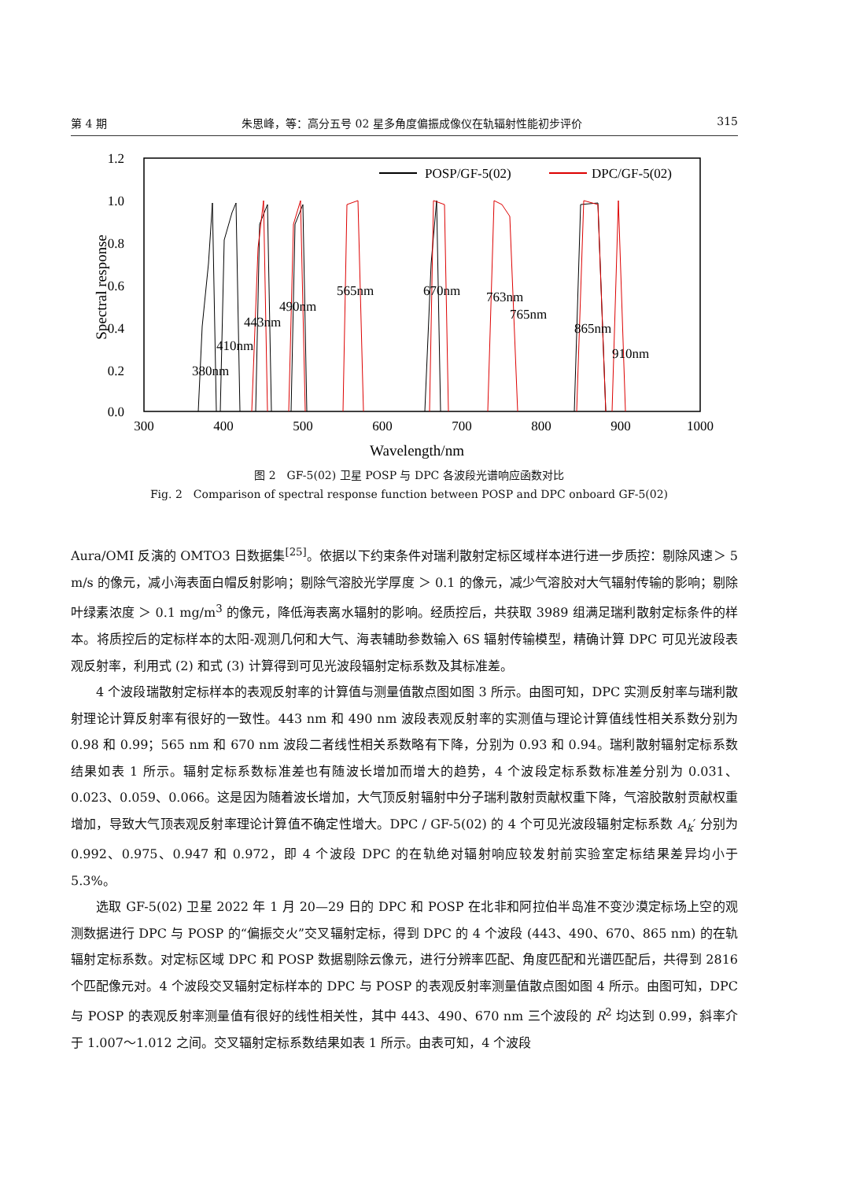第 4 期 朱思峰，等：高分五号 02 星多角度偏振成像仪在轨辐射性能初步评价 315
1.2
1.0
0.8
0.6
0.4
0.2
0.0
300
400
500
600
700
800
900
1000
Wavelength/nm
Spectral response
POSP/GF-5(02)
DPC/GF-5(02)
380nm
410nm
443nm
490nm
565nm
670nm
763nm
765nm
865nm
910nm
图 2　GF-5(02) 卫星 POSP 与 DPC 各波段光谱响应函数对比
Fig. 2　Comparison of spectral response function between POSP and DPC onboard GF-5(02)
Aura/OMI 反演的 OMTO3 日数据集<sup>[25]</sup>。依据以下约束条件对瑞利散射定标区域样本进行进一步质控：剔除风速＞ 5 m/s 的像元，减小海表面白帽反射影响；剔除气溶胶光学厚度 ＞ 0.1 的像元，减少气溶胶对大气辐射传输的影响；剔除叶绿素浓度 ＞ 0.1 mg/m<sup>3</sup> 的像元，降低海表离水辐射的影响。经质控后，共获取 3989 组满足瑞利散射定标条件的样本。将质控后的定标样本的太阳-观测几何和大气、海表辅助参数输入 6S 辐射传输模型，精确计算 DPC 可见光波段表观反射率，利用式 (2) 和式 (3) 计算得到可见光波段辐射定标系数及其标准差。
4 个波段瑞散射定标样本的表观反射率的计算值与测量值散点图如图 3 所示。由图可知，DPC 实测反射率与瑞利散射理论计算反射率有很好的一致性。443 nm 和 490 nm 波段表观反射率的实测值与理论计算值线性相关系数分别为 0.98 和 0.99；565 nm 和 670 nm 波段二者线性相关系数略有下降，分别为 0.93 和 0.94。瑞利散射辐射定标系数结果如表 1 所示。辐射定标系数标准差也有随波长增加而增大的趋势，4 个波段定标系数标准差分别为 0.031、0.023、0.059、0.066。这是因为随着波长增加，大气顶反射辐射中分子瑞利散射贡献权重下降，气溶胶散射贡献权重增加，导致大气顶表观反射率理论计算值不确定性增大。DPC / GF-5(02) 的 4 个可见光波段辐射定标系数 A<sub>k</sub>′ 分别为 0.992、0.975、0.947 和 0.972，即 4 个波段 DPC 的在轨绝对辐射响应较发射前实验室定标结果差异均小于 5.3%。
选取 GF-5(02) 卫星 2022 年 1 月 20—29 日的 DPC 和 POSP 在北非和阿拉伯半岛准不变沙漠定标场上空的观测数据进行 DPC 与 POSP 的“偏振交火”交叉辐射定标，得到 DPC 的 4 个波段 (443、490、670、865 nm) 的在轨辐射定标系数。对定标区域 DPC 和 POSP 数据剔除云像元，进行分辨率匹配、角度匹配和光谱匹配后，共得到 2816 个匹配像元对。4 个波段交叉辐射定标样本的 DPC 与 POSP 的表观反射率测量值散点图如图 4 所示。由图可知，DPC 与 POSP 的表观反射率测量值有很好的线性相关性，其中 443、490、670 nm 三个波段的 R<sup>2</sup> 均达到 0.99，斜率介于 1.007～1.012 之间。交叉辐射定标系数结果如表 1 所示。由表可知，4 个波段